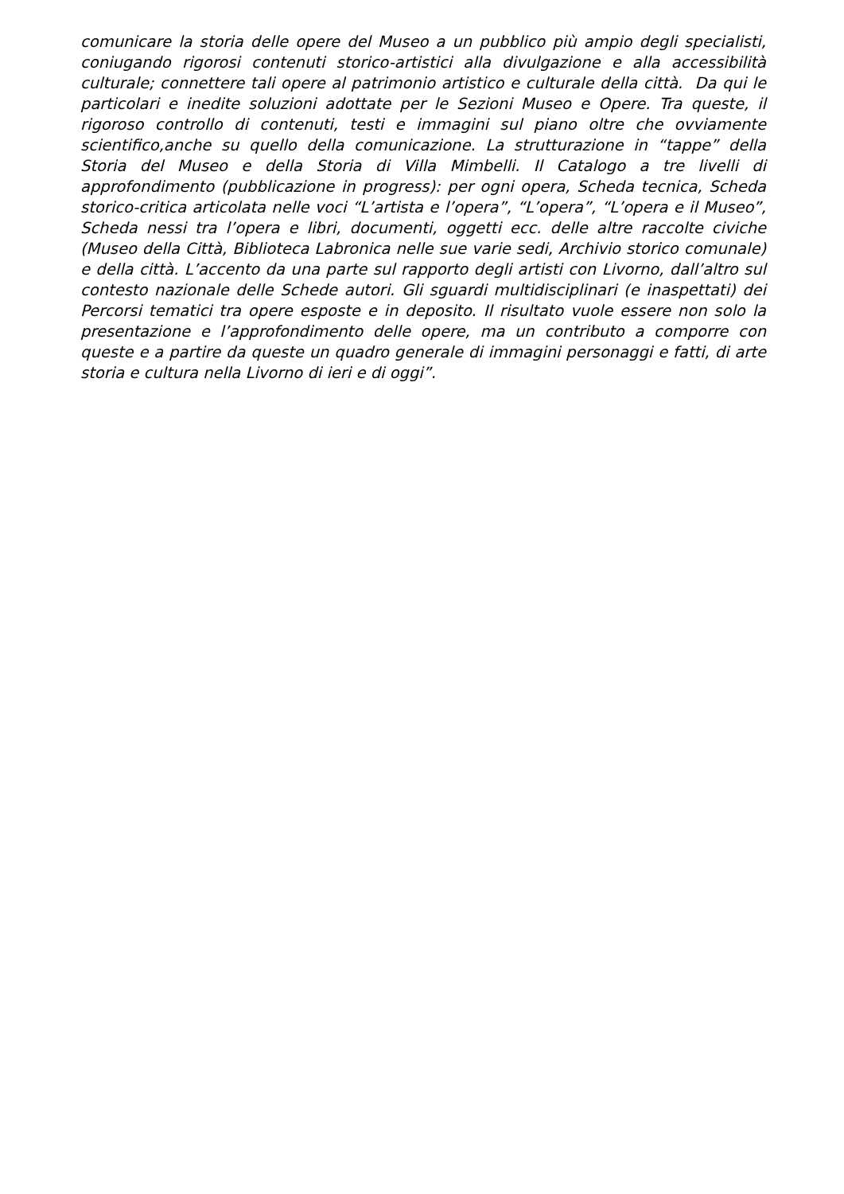comunicare la storia delle opere del Museo a un pubblico più ampio degli specialisti, coniugando rigorosi contenuti storico-artistici alla divulgazione e alla accessibilità culturale; connettere tali opere al patrimonio artistico e culturale della città. Da qui le particolari e inedite soluzioni adottate per le Sezioni Museo e Opere. Tra queste, il rigoroso controllo di contenuti, testi e immagini sul piano oltre che ovviamente scientifico,anche su quello della comunicazione. La strutturazione in “tappe” della Storia del Museo e della Storia di Villa Mimbelli. Il Catalogo a tre livelli di approfondimento (pubblicazione in progress): per ogni opera, Scheda tecnica, Scheda storico-critica articolata nelle voci “L’artista e l’opera”, “L’opera”, “L’opera e il Museo”, Scheda nessi tra l’opera e libri, documenti, oggetti ecc. delle altre raccolte civiche (Museo della Città, Biblioteca Labronica nelle sue varie sedi, Archivio storico comunale) e della città. L’accento da una parte sul rapporto degli artisti con Livorno, dall’altro sul contesto nazionale delle Schede autori. Gli sguardi multidisciplinari (e inaspettati) dei Percorsi tematici tra opere esposte e in deposito. Il risultato vuole essere non solo la presentazione e l’approfondimento delle opere, ma un contributo a comporre con queste e a partire da queste un quadro generale di immagini personaggi e fatti, di arte storia e cultura nella Livorno di ieri e di oggi”.